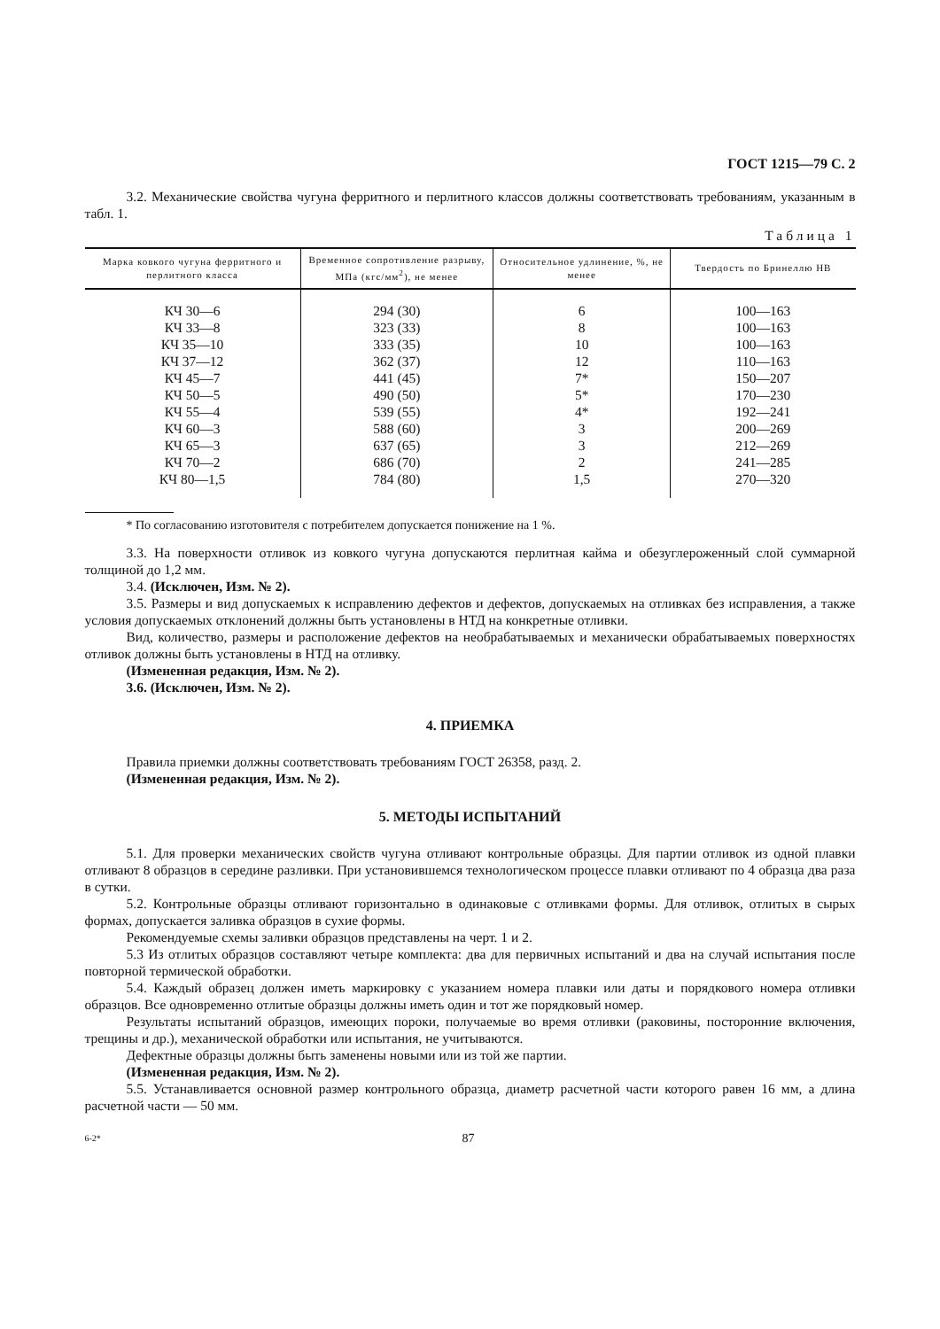ГОСТ 1215—79 С. 2
3.2. Механические свойства чугуна ферритного и перлитного классов должны соответствовать требованиям, указанным в табл. 1.
Таблица 1
| Марка ковкого чугуна ферритного и перлитного класса | Временное сопротивление разрыву, МПа (кгс/мм<sup>2</sup>), не менее | Относительное удлинение, %, не менее | Твердость по Бринеллю НВ |
| --- | --- | --- | --- |
| КЧ 30—6 | 294 (30) | 6 | 100—163 |
| КЧ 33—8 | 323 (33) | 8 | 100—163 |
| КЧ 35—10 | 333 (35) | 10 | 100—163 |
| КЧ 37—12 | 362 (37) | 12 | 110—163 |
| КЧ 45—7 | 441 (45) | 7* | 150—207 |
| КЧ 50—5 | 490 (50) | 5* | 170—230 |
| КЧ 55—4 | 539 (55) | 4* | 192—241 |
| КЧ 60—3 | 588 (60) | 3 | 200—269 |
| КЧ 65—3 | 637 (65) | 3 | 212—269 |
| КЧ 70—2 | 686 (70) | 2 | 241—285 |
| КЧ 80—1,5 | 784 (80) | 1,5 | 270—320 |
* По согласованию изготовителя с потребителем допускается понижение на 1 %.
3.3. На поверхности отливок из ковкого чугуна допускаются перлитная кайма и обезуглероженный слой суммарной толщиной до 1,2 мм.
3.4. (Исключен, Изм. № 2).
3.5. Размеры и вид допускаемых к исправлению дефектов и дефектов, допускаемых на отливках без исправления, а также условия допускаемых отклонений должны быть установлены в НТД на конкретные отливки.
Вид, количество, размеры и расположение дефектов на необрабатываемых и механически обрабатываемых поверхностях отливок должны быть установлены в НТД на отливку.
(Измененная редакция, Изм. № 2).
3.6. (Исключен, Изм. № 2).
4. ПРИЕМКА
Правила приемки должны соответствовать требованиям ГОСТ 26358, разд. 2.
(Измененная редакция, Изм. № 2).
5. МЕТОДЫ ИСПЫТАНИЙ
5.1. Для проверки механических свойств чугуна отливают контрольные образцы. Для партии отливок из одной плавки отливают 8 образцов в середине разливки. При установившемся технологическом процессе плавки отливают по 4 образца два раза в сутки.
5.2. Контрольные образцы отливают горизонтально в одинаковые с отливками формы. Для отливок, отлитых в сырых формах, допускается заливка образцов в сухие формы.
Рекомендуемые схемы заливки образцов представлены на черт. 1 и 2.
5.3 Из отлитых образцов составляют четыре комплекта: два для первичных испытаний и два на случай испытания после повторной термической обработки.
5.4. Каждый образец должен иметь маркировку с указанием номера плавки или даты и порядкового номера отливки образцов. Все одновременно отлитые образцы должны иметь один и тот же порядковый номер.
Результаты испытаний образцов, имеющих пороки, получаемые во время отливки (раковины, посторонние включения, трещины и др.), механической обработки или испытания, не учитываются.
Дефектные образцы должны быть заменены новыми или из той же партии.
(Измененная редакция, Изм. № 2).
5.5. Устанавливается основной размер контрольного образца, диаметр расчетной части которого равен 16 мм, а длина расчетной части — 50 мм.
6-2* 87